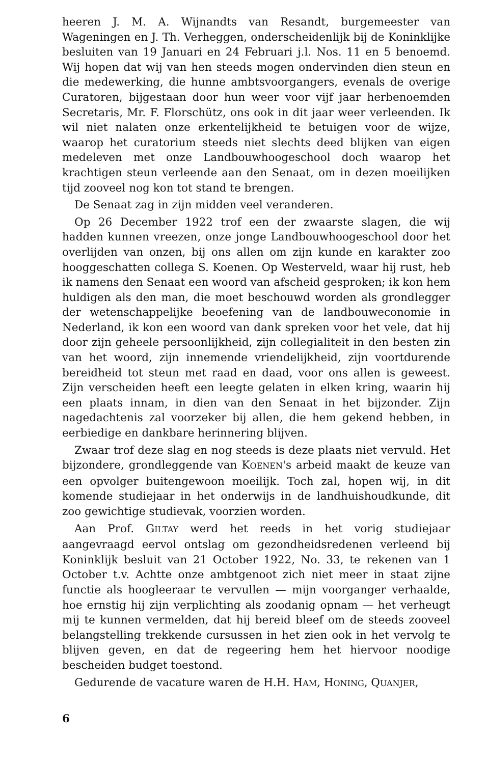heeren J. M. A. Wijnandts van Resandt, burgemeester van Wageningen en J. Th. Verheggen, onderscheidenlijk bij de Koninklijke besluiten van 19 Januari en 24 Februari j.l. Nos. 11 en 5 benoemd. Wij hopen dat wij van hen steeds mogen ondervinden dien steun en die medewerking, die hunne ambtsvoorgangers, evenals de overige Curatoren, bijgestaan door hun weer voor vijf jaar herbenoemden Secretaris, Mr. F. Florschütz, ons ook in dit jaar weer verleenden. Ik wil niet nalaten onze erkentelijkheid te betuigen voor de wijze, waarop het curatorium steeds niet slechts deed blijken van eigen medeleven met onze Landbouwhoogeschool doch waarop het krachtigen steun verleende aan den Senaat, om in dezen moeilijken tijd zooveel nog kon tot stand te brengen.
De Senaat zag in zijn midden veel veranderen.
Op 26 December 1922 trof een der zwaarste slagen, die wij hadden kunnen vreezen, onze jonge Landbouwhoogeschool door het overlijden van onzen, bij ons allen om zijn kunde en karakter zoo hooggeschatten collega S. Koenen. Op Westerveld, waar hij rust, heb ik namens den Senaat een woord van afscheid gesproken; ik kon hem huldigen als den man, die moet beschouwd worden als grondlegger der wetenschappelijke beoefening van de landbouweconomie in Nederland, ik kon een woord van dank spreken voor het vele, dat hij door zijn geheele persoonlijkheid, zijn collegialiteit in den besten zin van het woord, zijn innemende vriendelijkheid, zijn voortdurende bereidheid tot steun met raad en daad, voor ons allen is geweest. Zijn verscheiden heeft een leegte gelaten in elken kring, waarin hij een plaats innam, in dien van den Senaat in het bijzonder. Zijn nagedachtenis zal voorzeker bij allen, die hem gekend hebben, in eerbiedige en dankbare herinnering blijven.
Zwaar trof deze slag en nog steeds is deze plaats niet vervuld. Het bijzondere, grondleggende van KOENEN's arbeid maakt de keuze van een opvolger buitengewoon moeilijk. Toch zal, hopen wij, in dit komende studiejaar in het onderwijs in de landhuishoudkunde, dit zoo gewichtige studievak, voorzien worden.
Aan Prof. GILTAY werd het reeds in het vorig studiejaar aangevraagd eervol ontslag om gezondheidsredenen verleend bij Koninklijk besluit van 21 October 1922, No. 33, te rekenen van 1 October t.v. Achtte onze ambtgenoot zich niet meer in staat zijne functie als hoogleeraar te vervullen — mijn voorganger verhaalde, hoe ernstig hij zijn verplichting als zoodanig opnam — het verheugt mij te kunnen vermelden, dat hij bereid bleef om de steeds zooveel belangstelling trekkende cursussen in het zien ook in het vervolg te blijven geven, en dat de regeering hem het hiervoor noodige bescheiden budget toestond.
Gedurende de vacature waren de H.H. HAM, HONING, QUANJER,
6